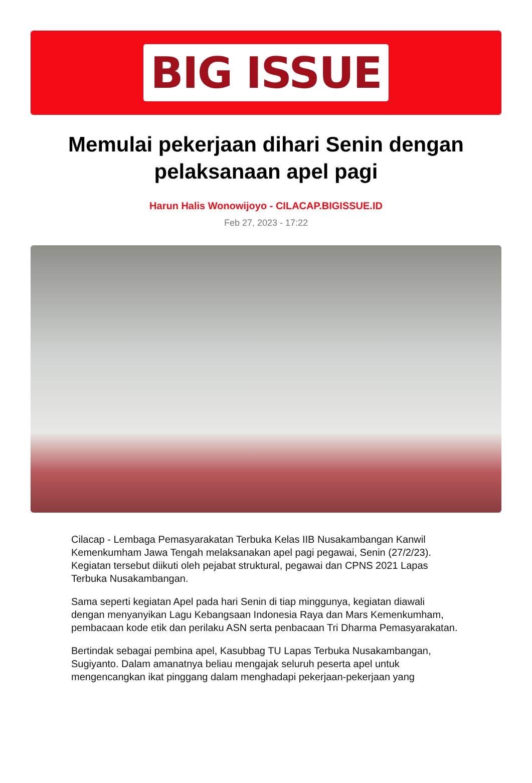BIG ISSUE
Memulai pekerjaan dihari Senin dengan pelaksanaan apel pagi
Harun Halis Wonowijoyo - CILACAP.BIGISSUE.ID
Feb 27, 2023 - 17:22
Cilacap - Lembaga Pemasyarakatan Terbuka Kelas IIB Nusakambangan Kanwil Kemenkumham Jawa Tengah melaksanakan apel pagi pegawai, Senin (27/2/23). Kegiatan tersebut diikuti oleh pejabat struktural, pegawai dan CPNS 2021 Lapas Terbuka Nusakambangan.
Sama seperti kegiatan Apel pada hari Senin di tiap minggunya, kegiatan diawali dengan menyanyikan Lagu Kebangsaan Indonesia Raya dan Mars Kemenkumham, pembacaan kode etik dan perilaku ASN serta penbacaan Tri Dharma Pemasyarakatan.
Bertindak sebagai pembina apel, Kasubbag TU Lapas Terbuka Nusakambangan, Sugiyanto. Dalam amanatnya beliau mengajak seluruh peserta apel untuk mengencangkan ikat pinggang dalam menghadapi pekerjaan-pekerjaan yang